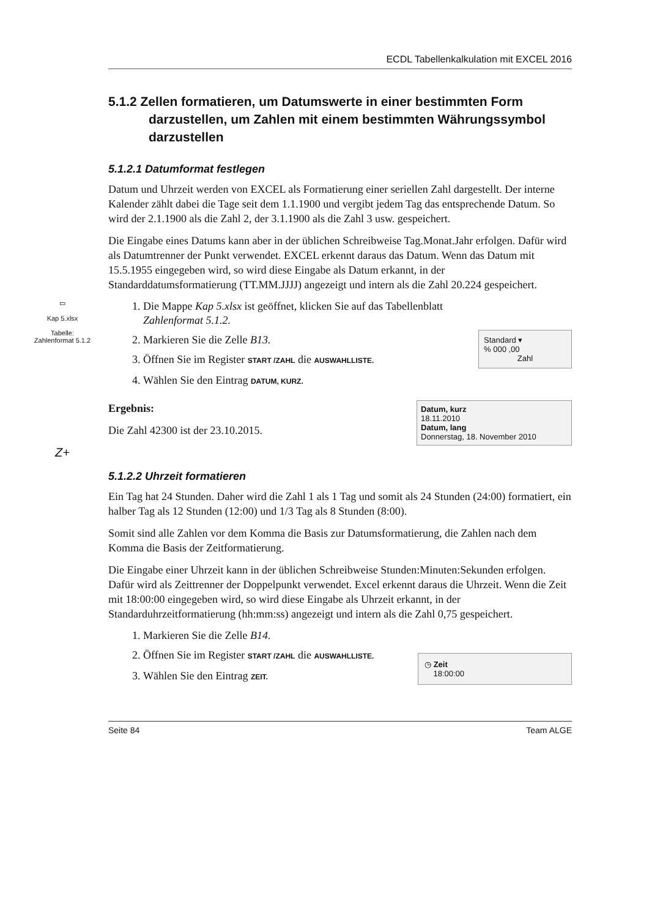ECDL Tabellenkalkulation mit EXCEL 2016
5.1.2 Zellen formatieren, um Datumswerte in einer bestimmten Form darzustellen, um Zahlen mit einem bestimmten Währungssymbol darzustellen
5.1.2.1 Datumformat festlegen
Datum und Uhrzeit werden von EXCEL als Formatierung einer seriellen Zahl dargestellt. Der interne Kalender zählt dabei die Tage seit dem 1.1.1900 und vergibt jedem Tag das entsprechende Datum. So wird der 2.1.1900 als die Zahl 2, der 3.1.1900 als die Zahl 3 usw. gespeichert.
Die Eingabe eines Datums kann aber in der üblichen Schreibweise Tag.Monat.Jahr erfolgen. Dafür wird als Datumtrenner der Punkt verwendet. EXCEL erkennt daraus das Datum. Wenn das Datum mit 15.5.1955 eingegeben wird, so wird diese Eingabe als Datum erkannt, in der Standarddatumsformatierung (TT.MM.JJJJ) angezeigt und intern als die Zahl 20.224 gespeichert.
▭
Kap 5.xlsx
Tabelle:
Zahlenformat 5.1.2
Standard ▾
% 000 ,00
Zahl
1. Die Mappe Kap 5.xlsx ist geöffnet, klicken Sie auf das Tabellenblatt Zahlenformat 5.1.2.
2. Markieren Sie die Zelle B13.
3. Öffnen Sie im Register START /ZAHL die AUSWAHLLISTE.
4. Wählen Sie den Eintrag DATUM, KURZ.
Datum, kurz
18.11.2010
Datum, lang
Donnerstag, 18. November 2010
Ergebnis:
Die Zahl 42300 ist der 23.10.2015.
Z+
5.1.2.2 Uhrzeit formatieren
Ein Tag hat 24 Stunden. Daher wird die Zahl 1 als 1 Tag und somit als 24 Stunden (24:00) formatiert, ein halber Tag als 12 Stunden (12:00) und 1/3 Tag als 8 Stunden (8:00).
Somit sind alle Zahlen vor dem Komma die Basis zur Datumsformatierung, die Zahlen nach dem Komma die Basis der Zeitformatierung.
Die Eingabe einer Uhrzeit kann in der üblichen Schreibweise Stunden:Minuten:Sekunden erfolgen. Dafür wird als Zeittrenner der Doppelpunkt verwendet. Excel erkennt daraus die Uhrzeit. Wenn die Zeit mit 18:00:00 eingegeben wird, so wird diese Eingabe als Uhrzeit erkannt, in der Standarduhrzeitformatierung (hh:mm:ss) angezeigt und intern als die Zahl 0,75 gespeichert.
◷ Zeit
18:00:00
1. Markieren Sie die Zelle B14.
2. Öffnen Sie im Register START /ZAHL die AUSWAHLLISTE.
3. Wählen Sie den Eintrag ZEIT.
Seite 84 Team ALGE